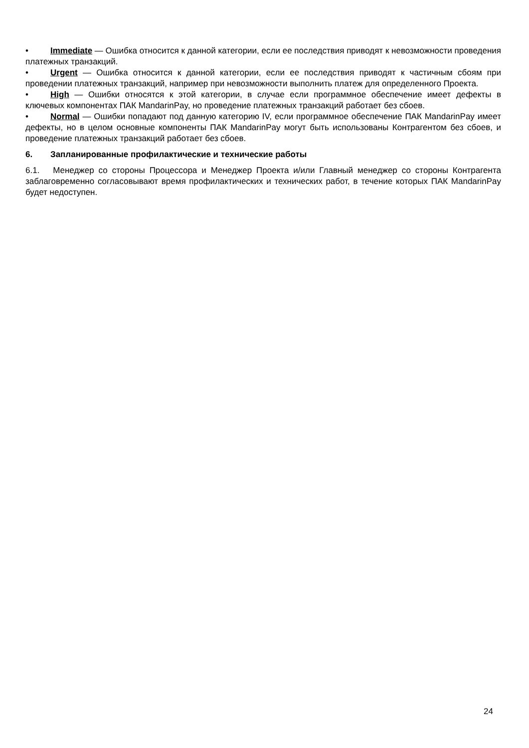• Immediate — Ошибка относится к данной категории, если ее последствия приводят к невозможности проведения платежных транзакций.
• Urgent — Ошибка относится к данной категории, если ее последствия приводят к частичным сбоям при проведении платежных транзакций, например при невозможности выполнить платеж для определенного Проекта.
• High — Ошибки относятся к этой категории, в случае если программное обеспечение имеет дефекты в ключевых компонентах ПАК MandarinPay, но проведение платежных транзакций работает без сбоев.
• Normal — Ошибки попадают под данную категорию IV, если программное обеспечение ПАК MandarinPay имеет дефекты, но в целом основные компоненты ПАК MandarinPay могут быть использованы Контрагентом без сбоев, и проведение платежных транзакций работает без сбоев.
6. Запланированные профилактические и технические работы
6.1. Менеджер со стороны Процессора и Менеджер Проекта и/или Главный менеджер со стороны Контрагента заблаговременно согласовывают время профилактических и технических работ, в течение которых ПАК MandarinPay будет недоступен.
24